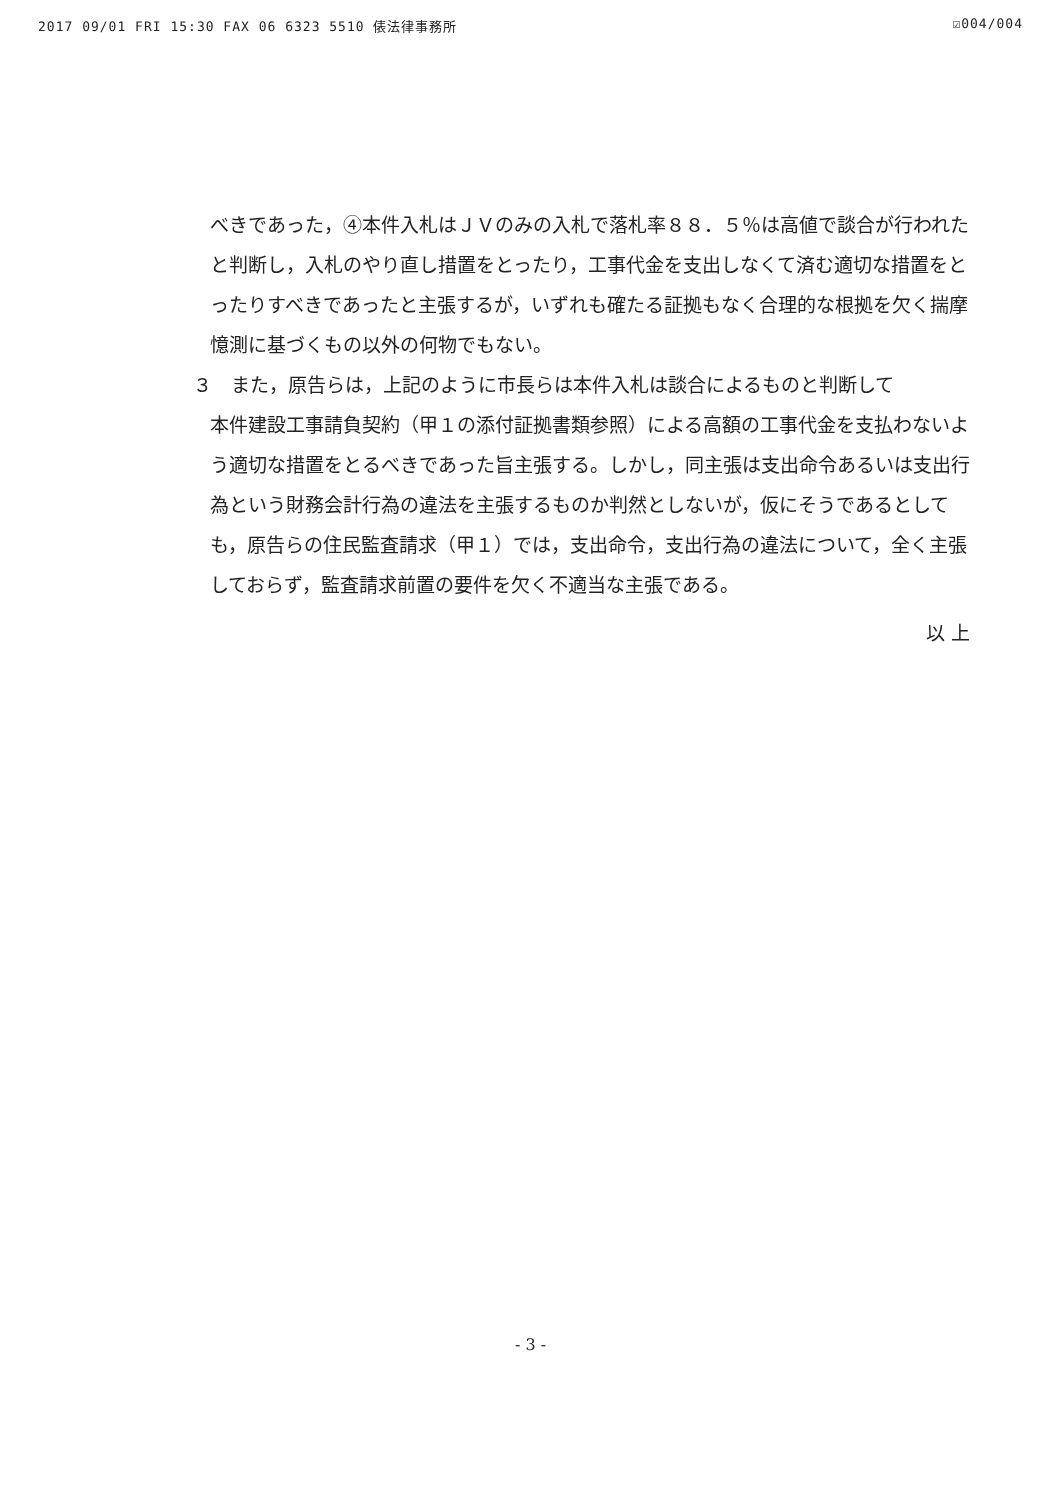2017 09/01 FRI 15:30 FAX 06 6323 5510 俵法律事務所 ☑004/004
べきであった，④本件入札はＪＶのみの入札で落札率８８．５％は高値で談合が行われたと判断し，入札のやり直し措置をとったり，工事代金を支出しなくて済む適切な措置をとったりすべきであったと主張するが，いずれも確たる証拠もなく合理的な根拠を欠く揣摩憶測に基づくもの以外の何物でもない。
３　また，原告らは，上記のように市長らは本件入札は談合によるものと判断して
本件建設工事請負契約（甲１の添付証拠書類参照）による高額の工事代金を支払わないよう適切な措置をとるべきであった旨主張する。しかし，同主張は支出命令あるいは支出行為という財務会計行為の違法を主張するものか判然としないが，仮にそうであるとしても，原告らの住民監査請求（甲１）では，支出命令，支出行為の違法について，全く主張しておらず，監査請求前置の要件を欠く不適当な主張である。
以 上
- 3 -